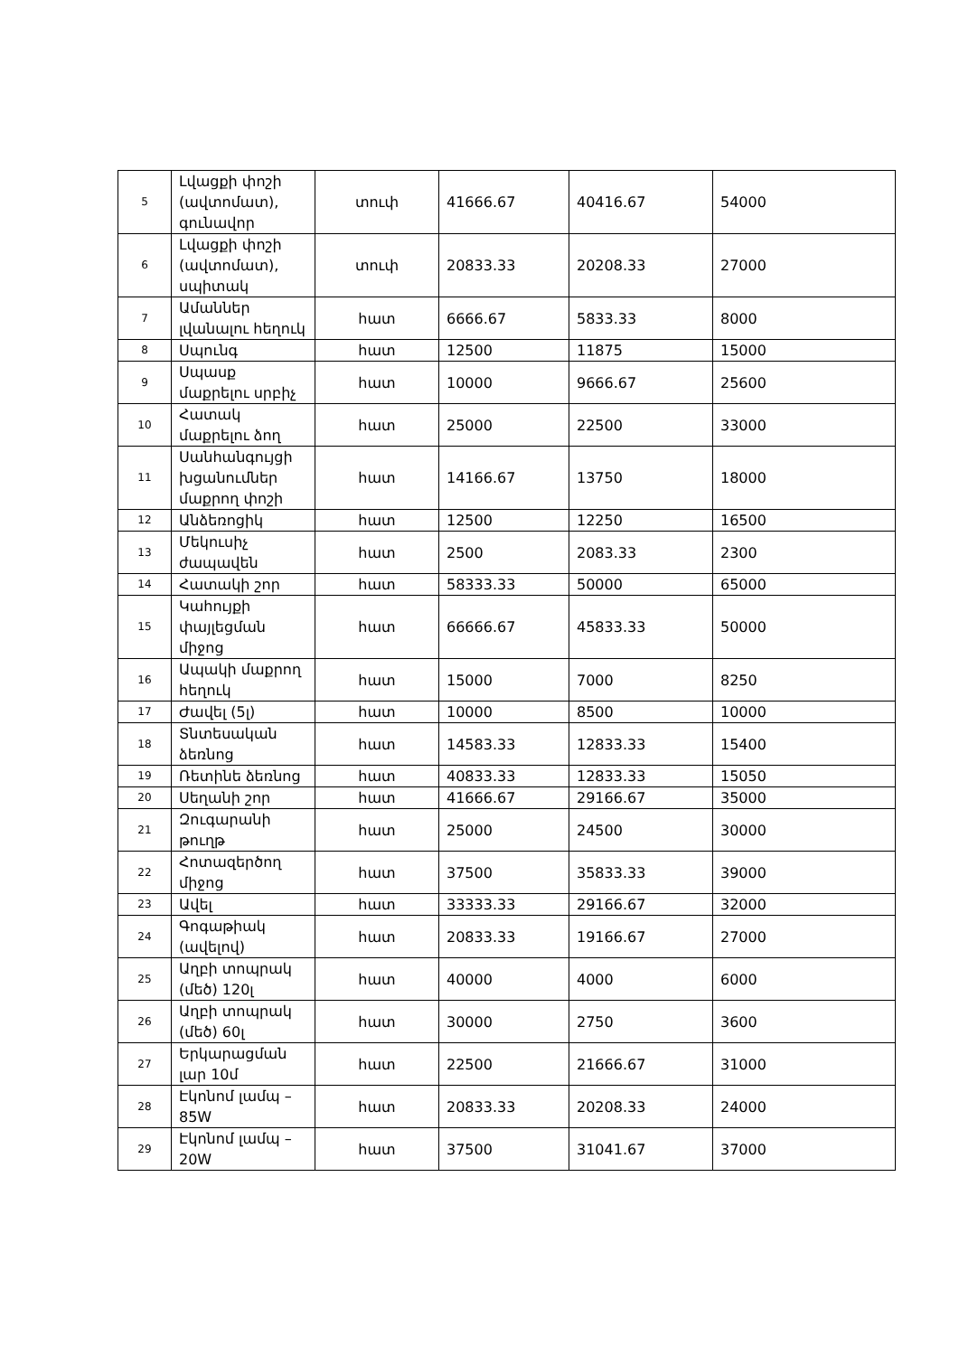| 5 | Լվացքի փոշի (ավտոմատ), գունավոր | տուփ | 41666.67 | 40416.67 | 54000 |
| 6 | Լվացքի փոշի (ավտոմատ), սպիտակ | տուփ | 20833.33 | 20208.33 | 27000 |
| 7 | Ամաններ լվանալու հեղուկ | հատ | 6666.67 | 5833.33 | 8000 |
| 8 | Սպունգ | հատ | 12500 | 11875 | 15000 |
| 9 | Սպասք մաքրելու սրբիչ | հատ | 10000 | 9666.67 | 25600 |
| 10 | Հատակ մաքրելու ձող | հատ | 25000 | 22500 | 33000 |
| 11 | Սանհանգույցի խցանումներ մաքրող փոշի | հատ | 14166.67 | 13750 | 18000 |
| 12 | Անձեռոցիկ | հատ | 12500 | 12250 | 16500 |
| 13 | Մեկուսիչ ժապավեն | հատ | 2500 | 2083.33 | 2300 |
| 14 | Հատակի շոր | հատ | 58333.33 | 50000 | 65000 |
| 15 | Կահույքի փայլեցման միջոց | հատ | 66666.67 | 45833.33 | 50000 |
| 16 | Ապակի մաքրող հեղուկ | հատ | 15000 | 7000 | 8250 |
| 17 | Ժավել (5լ) | հատ | 10000 | 8500 | 10000 |
| 18 | Տնտեսական ձեռնոց | հատ | 14583.33 | 12833.33 | 15400 |
| 19 | Ռետինե ձեռնոց | հատ | 40833.33 | 12833.33 | 15050 |
| 20 | Սեղանի շոր | հատ | 41666.67 | 29166.67 | 35000 |
| 21 | Զուգարանի թուղթ | հատ | 25000 | 24500 | 30000 |
| 22 | Հոտազերծող միջոց | հատ | 37500 | 35833.33 | 39000 |
| 23 | Ավել | հատ | 33333.33 | 29166.67 | 32000 |
| 24 | Գոգաթիակ (ավելով) | հատ | 20833.33 | 19166.67 | 27000 |
| 25 | Աղբի տոպրակ (մեծ) 120լ | հատ | 40000 | 4000 | 6000 |
| 26 | Աղբի տոպրակ (մեծ) 60լ | հատ | 30000 | 2750 | 3600 |
| 27 | Երկարացման լար 10մ | հատ | 22500 | 21666.67 | 31000 |
| 28 | Էկոնոմ լամպ – 85W | հատ | 20833.33 | 20208.33 | 24000 |
| 29 | Էկոնոմ լամպ – 20W | հատ | 37500 | 31041.67 | 37000 |